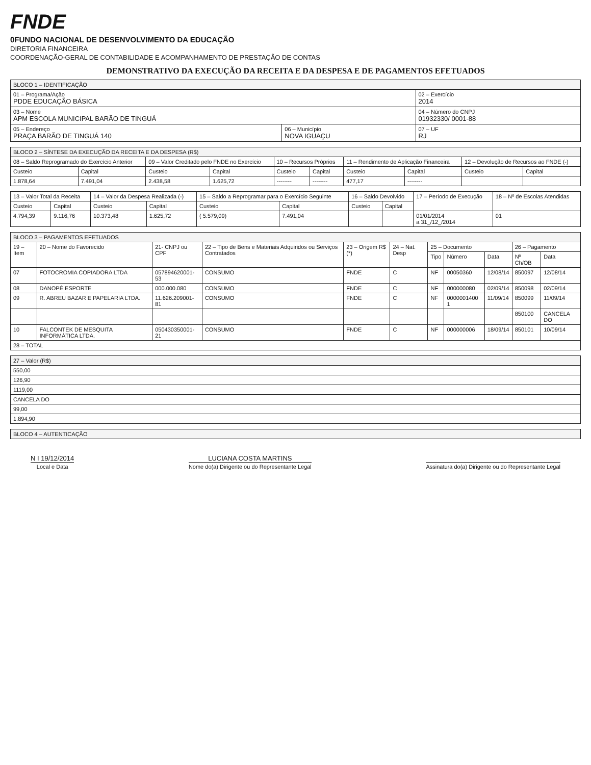FNDE
0FUNDO NACIONAL DE DESENVOLVIMENTO DA EDUCAÇÃO
DIRETORIA FINANCEIRA
COORDENAÇÃO-GERAL DE CONTABILIDADE E ACOMPANHAMENTO DE PRESTAÇÃO DE CONTAS
DEMONSTRATIVO DA EXECUÇÃO DA RECEITA E DA DESPESA E DE PAGAMENTOS EFETUADOS
| BLOCO 1 – IDENTIFICAÇÃO | | |
| --- | --- | --- |
| 01 – Programa/Ação PDDE EDUCAÇÃO BÁSICA | | 02 – Exercício 2014 |
| 03 – Nome APM ESCOLA MUNICIPAL BARÃO DE TINGUÁ | | 04 – Número do CNPJ 01932330/ 0001-88 |
| 05 – Endereço PRAÇA BARÃO DE TINGUÁ 140 | 06 – Município NOVA IGUAÇU | 07 – UF RJ |
| BLOCO 2 – SÍNTESE DA EXECUÇÃO DA RECEITA E DA DESPESA (R$) | | | | | | | | | |
| --- | --- | --- | --- | --- | --- | --- | --- | --- | --- |
| 08 – Saldo Reprogramado do Exercício Anterior | | 09 – Valor Creditado pelo FNDE no Exercício | | 10 – Recursos Próprios | | 11 – Rendimento de Aplicação Financeira | | 12 – Devolução de Recursos ao FNDE (-) | |
| Custeio | Capital | Custeio | Capital | Custeio | Capital | Custeio | Capital | Custeio | Capital |
| 1.878,64 | 7.491,04 | 2.438,58 | 1.625,72 | -------- | -------- | 477,17 | -------- | | |
| 13 – Valor Total da Receita | | 14 – Valor da Despesa Realizada (-) | | 15 – Saldo a Reprogramar para o Exercício Seguinte | | 16 – Saldo Devolvido | | 17 – Período de Execução | 18 – Nº de Escolas Atendidas |
| --- | --- | --- | --- | --- | --- | --- | --- | --- | --- |
| Custeio | Capital | Custeio | Capital | Custeio | Capital | Custeio | Capital | | |
| 4.794,39 | 9.116,76 | 10.373,48 | 1.625,72 | ( 5.579,09) | 7.491,04 | | | 01/01/2014 a 31_/12_/2014 | 01 |
| BLOCO 3 – PAGAMENTOS EFETUADOS | | | | | | | | | | |
| --- | --- | --- | --- | --- | --- | --- | --- | --- | --- | --- |
| 19 – Item | 20 – Nome do Favorecido | 21- CNPJ ou CPF | 22 – Tipo de Bens e Materiais Adquiridos ou Serviços Contratados | 23 – Origem R$ (*) | 24 – Nat. Desp | 25 – Documento | | | 26 – Pagamento | |
| | | | | | | Tipo | Número | Data | Nº Ch/OB | Data |
| 07 | FOTOCROMIA COPIADORA LTDA | 057894620001-53 | CONSUMO | FNDE | C | NF | 00050360 | 12/08/14 | 850097 | 12/08/14 |
| 08 | DANOPÉ ESPORTE | 000.000.080 | CONSUMO | FNDE | C | NF | 000000080 | 02/09/14 | 850098 | 02/09/14 |
| 09 | R. ABREU BAZAR E PAPELARIA LTDA. | 11.626.209001-81 | CONSUMO | FNDE | C | NF | 0000001400 1 | 11/09/14 | 850099 | 11/09/14 |
| | | | | | | | | | 850100 | CANCELA DO |
| 10 | FALCONTEK DE MESQUITA INFORMÁTICA LTDA. | 050430350001-21 | CONSUMO | FNDE | C | NF | 000000006 | 18/09/14 | 850101 | 10/09/14 |
| 28 – TOTAL | | | | | | | | | | |
| 27 – Valor (R$) |
| --- |
| 550,00 |
| 126,90 |
| 1119,00 |
| CANCELA DO |
| 99,00 |
| 1.894,90 |
| BLOCO 4 – AUTENTICAÇÃO |
| --- |
N I 19/12/2014
Local e Data
LUCIANA COSTA MARTINS
Nome do(a) Dirigente ou do Representante Legal
Assinatura do(a) Dirigente ou do Representante Legal